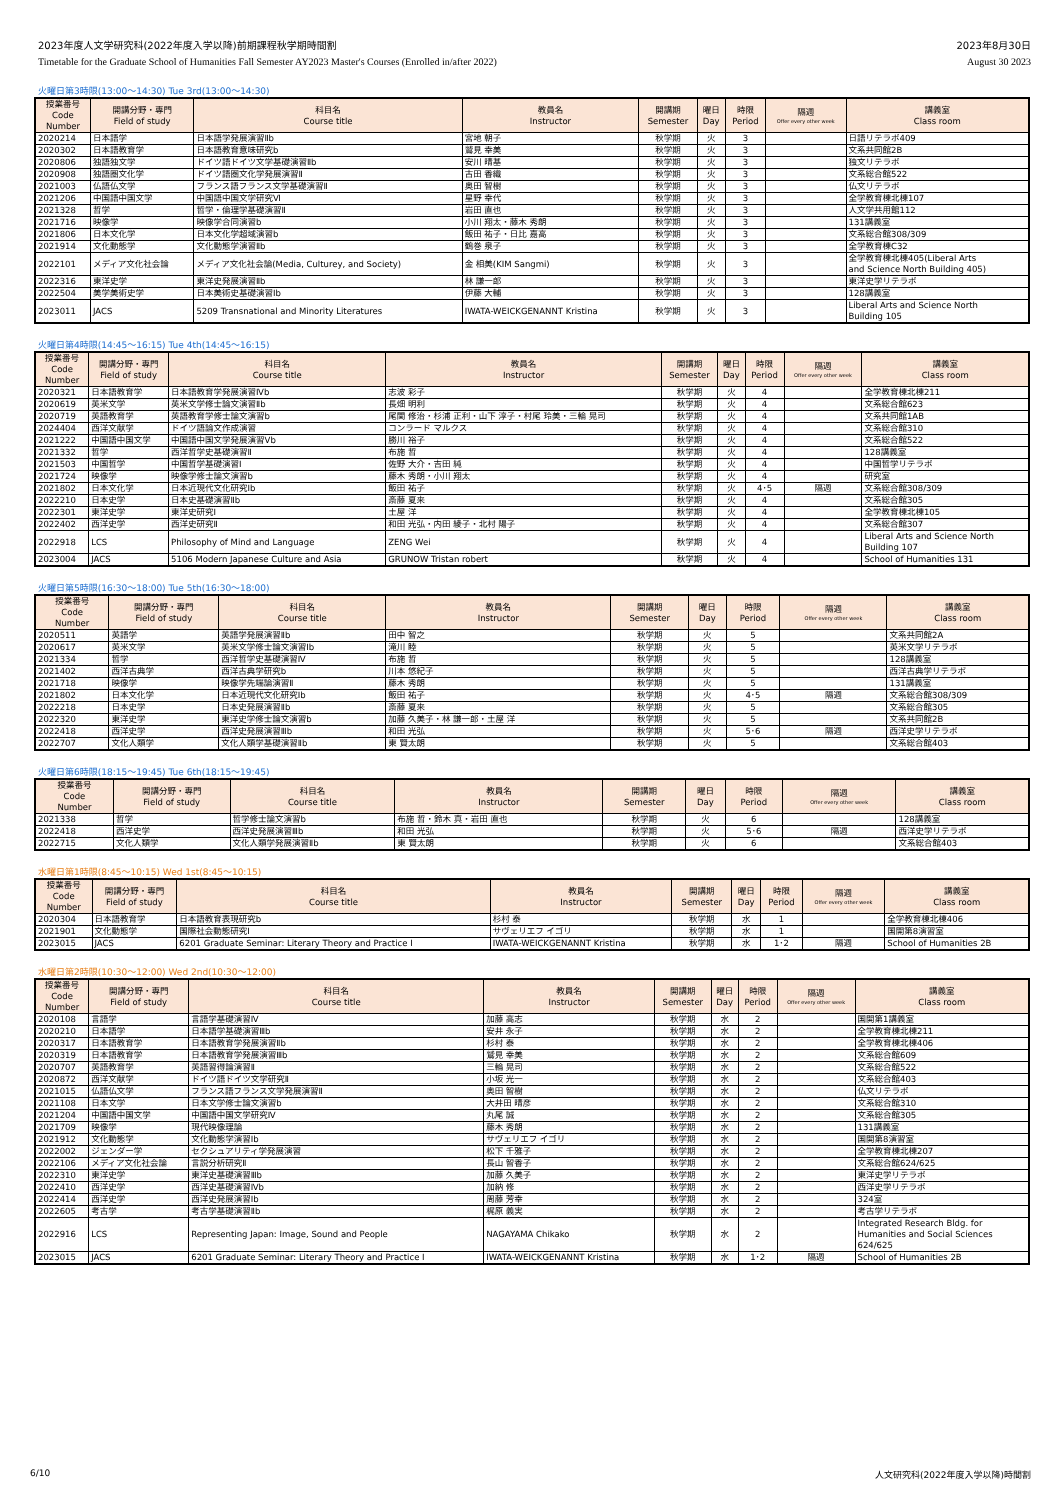2023年度人文学研究科(2022年度入学以降)前期課程秋学期時間割
Timetable for the Graduate School of Humanities Fall Semester AY2023 Master's Courses (Enrolled in/after 2022)
2023年8月30日
August 30 2023
火曜日第3時限(13:00～14:30) Tue 3rd(13:00～14:30)
| 授業番号 Code Number | 開講分野・専門 Field of study | 科目名 Course title | 教員名 Instructor | 開講期 Semester | 曜日 Day | 時限 Period | 隔週 Offer every other week | 講義室 Class room |
| --- | --- | --- | --- | --- | --- | --- | --- | --- |
| 2020214 | 日本語学 | 日本語学発展演習Ⅱb | 宮地 朝子 | 秋学期 | 火 | 3 | | 日語リテラボ409 |
| 2020302 | 日本語教育学 | 日本語教育意味研究b | 鷲見 幸美 | 秋学期 | 火 | 3 | | 文系共同館2B |
| 2020806 | 独語独文学 | ドイツ語ドイツ文学基礎演習Ⅱb | 安川 晴基 | 秋学期 | 火 | 3 | | 独文リテラボ |
| 2020908 | 独語圏文化学 | ドイツ語圏文化学発展演習Ⅱ | 古田 香織 | 秋学期 | 火 | 3 | | 文系総合館522 |
| 2021003 | 仏語仏文学 | フランス語フランス文学基礎演習Ⅱ | 奥田 智樹 | 秋学期 | 火 | 3 | | 仏文リテラボ |
| 2021206 | 中国語中国文学 | 中国語中国文学研究Ⅵ | 星野 幸代 | 秋学期 | 火 | 3 | | 全学教育棟北棟107 |
| 2021328 | 哲学 | 哲学・倫理学基礎演習Ⅱ | 岩田 直也 | 秋学期 | 火 | 3 | | 人文学共用館112 |
| 2021716 | 映像学 | 映像学合同演習b | 小川 翔太・藤木 秀朗 | 秋学期 | 火 | 3 | | 131講義室 |
| 2021806 | 日本文化学 | 日本文化学超域演習b | 飯田 祐子・日比 嘉高 | 秋学期 | 火 | 3 | | 文系総合館308/309 |
| 2021914 | 文化動態学 | 文化動態学演習Ⅱb | 鶴巻 泉子 | 秋学期 | 火 | 3 | | 全学教育棟C32 |
| 2022101 | メディア文化社会論 | メディア文化社会論(Media, Culturey, and Society) | 金 相美(KIM Sangmi) | 秋学期 | 火 | 3 | | 全学教育棟北棟405(Liberal Arts and Science North Building 405) |
| 2022316 | 東洋史学 | 東洋史発展演習Ⅱb | 林 謙一郎 | 秋学期 | 火 | 3 | | 東洋史学リテラボ |
| 2022504 | 美学美術史学 | 日本美術史基礎演習Ⅰb | 伊藤 大輔 | 秋学期 | 火 | 3 | | 128講義室 |
| 2023011 | JACS | 5209 Transnational and Minority Literatures | IWATA-WEICKGENANNT Kristina | 秋学期 | 火 | 3 | | Liberal Arts and Science North Building 105 |
火曜日第4時限(14:45～16:15) Tue 4th(14:45～16:15)
| 授業番号 Code Number | 開講分野・専門 Field of study | 科目名 Course title | 教員名 Instructor | 開講期 Semester | 曜日 Day | 時限 Period | 隔週 Offer every other week | 講義室 Class room |
| --- | --- | --- | --- | --- | --- | --- | --- | --- |
| 2020321 | 日本語教育学 | 日本語教育学発展演習Ⅳb | 志波 彩子 | 秋学期 | 火 | 4 | | 全学教育棟北棟211 |
| 2020619 | 英米文学 | 英米文学修士論文演習Ⅱb | 長畑 明利 | 秋学期 | 火 | 4 | | 文系総合館623 |
| 2020719 | 英語教育学 | 英語教育学修士論文演習b | 尾関 修治・杉浦 正利・山下 淳子・村尾 玲美・三輪 晃司 | 秋学期 | 火 | 4 | | 文系共同館1AB |
| 2024404 | 西洋文献学 | ドイツ語論文作成演習 | コンラード マルクス | 秋学期 | 火 | 4 | | 文系総合館310 |
| 2021222 | 中国語中国文学 | 中国語中国文学発展演習Ⅴb | 勝川 裕子 | 秋学期 | 火 | 4 | | 文系総合館522 |
| 2021332 | 哲学 | 西洋哲学史基礎演習Ⅱ | 布施 哲 | 秋学期 | 火 | 4 | | 128講義室 |
| 2021503 | 中国哲学 | 中国哲学基礎演習Ⅰ | 佐野 大介・吉田 純 | 秋学期 | 火 | 4 | | 中国哲学リテラボ |
| 2021724 | 映像学 | 映像学修士論文演習b | 藤木 秀朗・小川 翔太 | 秋学期 | 火 | 4 | | 研究室 |
| 2021802 | 日本文化学 | 日本近現代文化研究Ⅰb | 飯田 祐子 | 秋学期 | 火 | 4･5 | 隔週 | 文系総合館308/309 |
| 2022210 | 日本史学 | 日本史基礎演習Ⅱb | 斎藤 夏来 | 秋学期 | 火 | 4 | | 文系総合館305 |
| 2022301 | 東洋史学 | 東洋史研究Ⅰ | 土屋 洋 | 秋学期 | 火 | 4 | | 全学教育棟北棟105 |
| 2022402 | 西洋史学 | 西洋史研究Ⅱ | 和田 光弘・内田 綾子・北村 陽子 | 秋学期 | 火 | 4 | | 文系総合館307 |
| 2022918 | LCS | Philosophy of Mind and Language | ZENG Wei | 秋学期 | 火 | 4 | | Liberal Arts and Science North Building 107 |
| 2023004 | JACS | 5106 Modern Japanese Culture and Asia | GRUNOW Tristan robert | 秋学期 | 火 | 4 | | School of Humanities 131 |
火曜日第5時限(16:30～18:00) Tue 5th(16:30～18:00)
| 授業番号 Code Number | 開講分野・専門 Field of study | 科目名 Course title | 教員名 Instructor | 開講期 Semester | 曜日 Day | 時限 Period | 隔週 Offer every other week | 講義室 Class room |
| --- | --- | --- | --- | --- | --- | --- | --- | --- |
| 2020511 | 英語学 | 英語学発展演習Ⅱb | 田中 智之 | 秋学期 | 火 | 5 | | 文系共同館2A |
| 2020617 | 英米文学 | 英米文学修士論文演習Ⅰb | 滝川 睦 | 秋学期 | 火 | 5 | | 英米文学リテラボ |
| 2021334 | 哲学 | 西洋哲学史基礎演習Ⅳ | 布施 哲 | 秋学期 | 火 | 5 | | 128講義室 |
| 2021402 | 西洋古典学 | 西洋古典学研究b | 川本 悠紀子 | 秋学期 | 火 | 5 | | 西洋古典学リテラボ |
| 2021718 | 映像学 | 映像学先端論演習Ⅱ | 藤木 秀朗 | 秋学期 | 火 | 5 | | 131講義室 |
| 2021802 | 日本文化学 | 日本近現代文化研究Ⅰb | 飯田 祐子 | 秋学期 | 火 | 4･5 | 隔週 | 文系総合館308/309 |
| 2022218 | 日本史学 | 日本史発展演習Ⅱb | 斎藤 夏来 | 秋学期 | 火 | 5 | | 文系総合館305 |
| 2022320 | 東洋史学 | 東洋史学修士論文演習b | 加藤 久美子・林 謙一郎・土屋 洋 | 秋学期 | 火 | 5 | | 文系共同館2B |
| 2022418 | 西洋史学 | 西洋史発展演習Ⅲb | 和田 光弘 | 秋学期 | 火 | 5･6 | 隔週 | 西洋史学リテラボ |
| 2022707 | 文化人類学 | 文化人類学基礎演習Ⅱb | 東 賢太朗 | 秋学期 | 火 | 5 | | 文系総合館403 |
火曜日第6時限(18:15～19:45) Tue 6th(18:15～19:45)
| 授業番号 Code Number | 開講分野・専門 Field of study | 科目名 Course title | 教員名 Instructor | 開講期 Semester | 曜日 Day | 時限 Period | 隔週 Offer every other week | 講義室 Class room |
| --- | --- | --- | --- | --- | --- | --- | --- | --- |
| 2021338 | 哲学 | 哲学修士論文演習b | 布施 哲・鈴木 真・岩田 直也 | 秋学期 | 火 | 6 | | 128講義室 |
| 2022418 | 西洋史学 | 西洋史発展演習Ⅲb | 和田 光弘 | 秋学期 | 火 | 5･6 | 隔週 | 西洋史学リテラボ |
| 2022715 | 文化人類学 | 文化人類学発展演習Ⅱb | 東 賢太朗 | 秋学期 | 火 | 6 | | 文系総合館403 |
水曜日第1時限(8:45～10:15) Wed 1st(8:45～10:15)
| 授業番号 Code Number | 開講分野・専門 Field of study | 科目名 Course title | 教員名 Instructor | 開講期 Semester | 曜日 Day | 時限 Period | 隔週 Offer every other week | 講義室 Class room |
| --- | --- | --- | --- | --- | --- | --- | --- | --- |
| 2020304 | 日本語教育学 | 日本語教育表現研究b | 杉村 泰 | 秋学期 | 水 | 1 | | 全学教育棟北棟406 |
| 2021901 | 文化動態学 | 国際社会動態研究Ⅰ | サヴェリエフ イゴリ | 秋学期 | 水 | 1 | | 国開第8演習室 |
| 2023015 | JACS | 6201 Graduate Seminar: Literary Theory and Practice I | IWATA-WEICKGENANNT Kristina | 秋学期 | 水 | 1･2 | 隔週 | School of Humanities 2B |
水曜日第2時限(10:30～12:00) Wed 2nd(10:30～12:00)
| 授業番号 Code Number | 開講分野・専門 Field of study | 科目名 Course title | 教員名 Instructor | 開講期 Semester | 曜日 Day | 時限 Period | 隔週 Offer every other week | 講義室 Class room |
| --- | --- | --- | --- | --- | --- | --- | --- | --- |
| 2020108 | 言語学 | 言語学基礎演習Ⅳ | 加藤 高志 | 秋学期 | 水 | 2 | | 国開第1講義室 |
| 2020210 | 日本語学 | 日本語学基礎演習Ⅲb | 安井 永子 | 秋学期 | 水 | 2 | | 全学教育棟北棟211 |
| 2020317 | 日本語教育学 | 日本語教育学発展演習Ⅱb | 杉村 泰 | 秋学期 | 水 | 2 | | 全学教育棟北棟406 |
| 2020319 | 日本語教育学 | 日本語教育学発展演習Ⅲb | 鷲見 幸美 | 秋学期 | 水 | 2 | | 文系総合館609 |
| 2020707 | 英語教育学 | 英語習得論演習Ⅱ | 三輪 晃司 | 秋学期 | 水 | 2 | | 文系総合館522 |
| 2020872 | 西洋文献学 | ドイツ語ドイツ文学研究Ⅱ | 小坂 光一 | 秋学期 | 水 | 2 | | 文系総合館403 |
| 2021015 | 仏語仏文学 | フランス語フランス文学発展演習Ⅱ | 奥田 智樹 | 秋学期 | 水 | 2 | | 仏文リテラボ |
| 2021108 | 日本文学 | 日本文学修士論文演習b | 大井田 晴彦 | 秋学期 | 水 | 2 | | 文系総合館310 |
| 2021204 | 中国語中国文学 | 中国語中国文学研究Ⅳ | 丸尾 誠 | 秋学期 | 水 | 2 | | 文系総合館305 |
| 2021709 | 映像学 | 現代映像理論 | 藤木 秀朗 | 秋学期 | 水 | 2 | | 131講義室 |
| 2021912 | 文化動態学 | 文化動態学演習Ⅰb | サヴェリエフ イゴリ | 秋学期 | 水 | 2 | | 国開第8演習室 |
| 2022002 | ジェンダー学 | セクシュアリティ学発展演習 | 松下 千雅子 | 秋学期 | 水 | 2 | | 全学教育棟北棟207 |
| 2022106 | メディア文化社会論 | 言説分析研究Ⅱ | 長山 智香子 | 秋学期 | 水 | 2 | | 文系総合館624/625 |
| 2022310 | 東洋史学 | 東洋史基礎演習Ⅲb | 加藤 久美子 | 秋学期 | 水 | 2 | | 東洋史学リテラボ |
| 2022410 | 西洋史学 | 西洋史基礎演習Ⅳb | 加納 修 | 秋学期 | 水 | 2 | | 西洋史学リテラボ |
| 2022414 | 西洋史学 | 西洋史発展演習Ⅰb | 周藤 芳幸 | 秋学期 | 水 | 2 | | 324室 |
| 2022605 | 考古学 | 考古学基礎演習Ⅱb | 梶原 義実 | 秋学期 | 水 | 2 | | 考古学リテラボ |
| 2022916 | LCS | Representing Japan: Image, Sound and People | NAGAYAMA Chikako | 秋学期 | 水 | 2 | | Integrated Research Bldg. for Humanities and Social Sciences 624/625 |
| 2023015 | JACS | 6201 Graduate Seminar: Literary Theory and Practice I | IWATA-WEICKGENANNT Kristina | 秋学期 | 水 | 1･2 | 隔週 | School of Humanities 2B |
6/10 人文研究科(2022年度入学以降)時間割